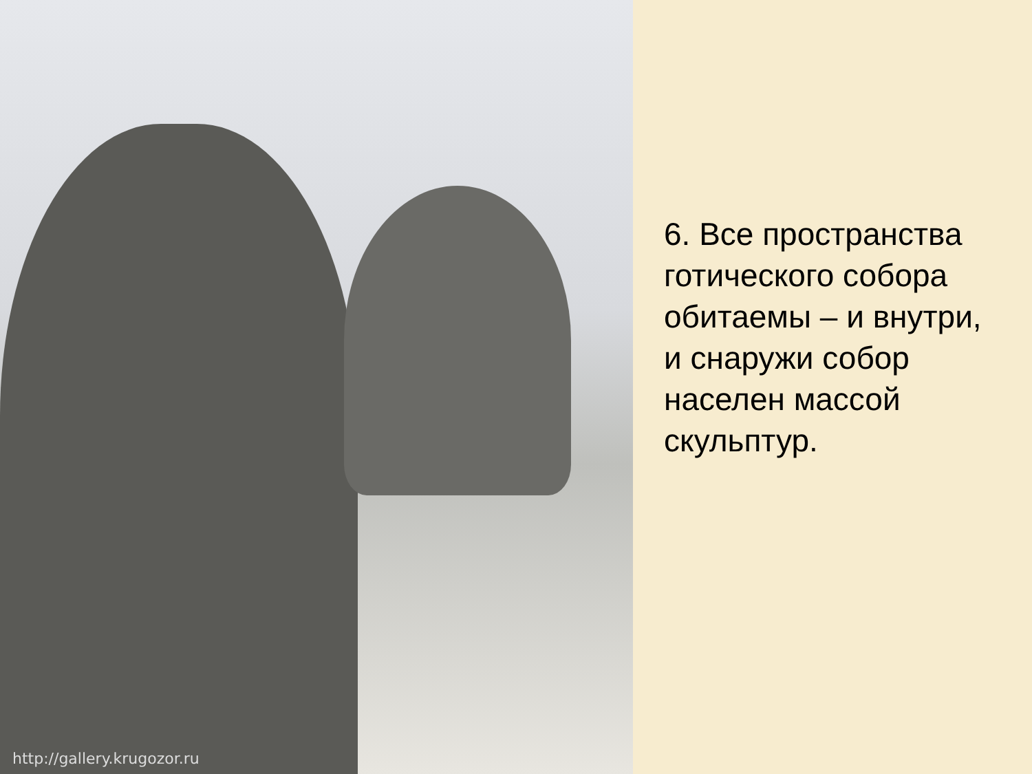http://gallery.krugozor.ru
6. Все пространства готического собора обитаемы – и внутри, и снаружи собор населен массой скульптур.